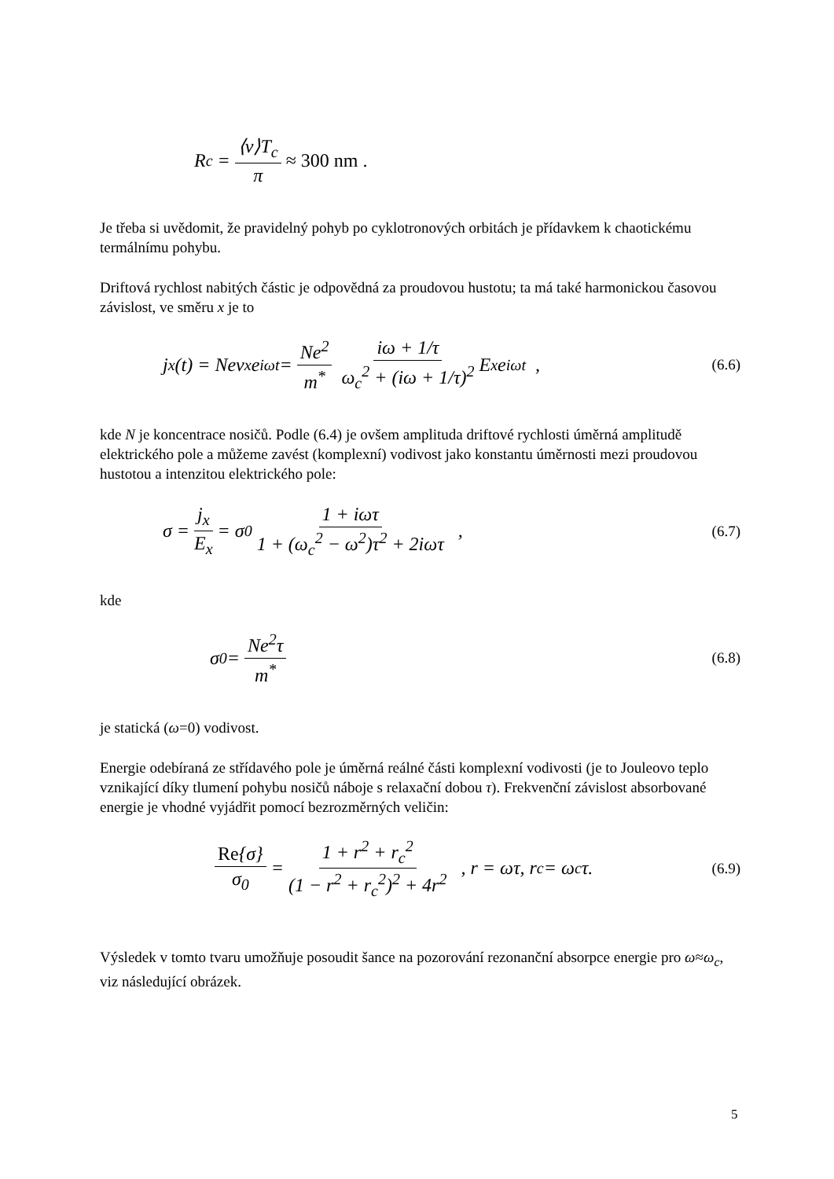R<sub>c</sub> = ⟨v⟩T<sub>c</sub> π ≈ 300 nm .
Je třeba si uvědomit, že pravidelný pohyb po cyklotronových orbitách je přídavkem k chaotickému termálnímu pohybu.
Driftová rychlost nabitých částic je odpovědná za proudovou hustotu; ta má také harmonickou časovou závislost, ve směru x je to
j<sub>x</sub>(t) = Nev<sub>x</sub>e<sup>iωt</sup> = Ne<sup>2</sup> m<sup>*</sup> iω + 1/τ ω<sub>c</sub><sup>2</sup> + (iω + 1/τ)<sup>2</sup> E<sub>x</sub>e<sup>iωt</sup> , (6.6)
kde N je koncentrace nosičů. Podle (6.4) je ovšem amplituda driftové rychlosti úměrná amplitudě elektrického pole a můžeme zavést (komplexní) vodivost jako konstantu úměrnosti mezi proudovou hustotou a intenzitou elektrického pole:
σ = j<sub>x</sub> E<sub>x</sub> = σ<sub>0</sub> 1 + iωτ 1 + (ω<sub>c</sub><sup>2</sup> − ω<sup>2</sup>)τ<sup>2</sup> + 2iωτ , (6.7)
kde
σ<sub>0</sub> = Ne<sup>2</sup>τ m<sup>*</sup> (6.8)
je statická (ω=0) vodivost.
Energie odebíraná ze střídavého pole je úměrná reálné části komplexní vodivosti (je to Jouleovo teplo vznikající díky tlumení pohybu nosičů náboje s relaxační dobou τ). Frekvenční závislost absorbované energie je vhodné vyjádřit pomocí bezrozměrných veličin:
Re{σ} σ<sub>0</sub> = 1 + r<sup>2</sup> + r<sub>c</sub><sup>2</sup> (1 − r<sup>2</sup> + r<sub>c</sub><sup>2</sup>)<sup>2</sup> + 4r<sup>2</sup> , r = ωτ, r<sub>c</sub> = ω<sub>c</sub>τ. (6.9)
Výsledek v tomto tvaru umožňuje posoudit šance na pozorování rezonanční absorpce energie pro ω≈ω<sub>c</sub>, viz následující obrázek.
5